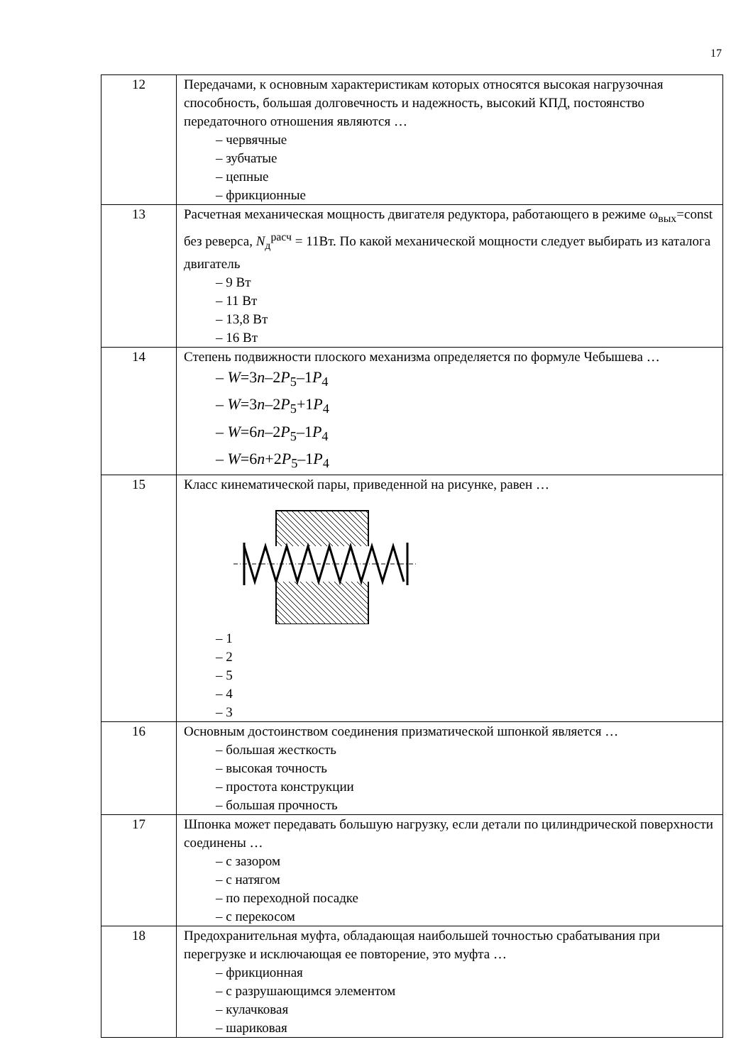17
| 12 | Передачами, к основным характеристикам которых относятся высокая нагрузочная способность, большая долговечность и надежность, высокий КПД, постоянство передаточного отношения являются … – червячные – зубчатые – цепные – фрикционные |
| 13 | Расчетная механическая мощность двигателя редуктора, работающего в режиме ω<sub>вых</sub>=const без реверса, N<sub>д</sub><sup>расч</sup> = 11Вт. По какой механической мощности следует выбирать из каталога двигатель – 9 Вт – 11 Вт – 13,8 Вт – 16 Вт |
| 14 | Степень подвижности плоского механизма определяется по формуле Чебышева … – W =3 n –2 P<sub>5</sub>–1 P<sub>4</sub> – W =3 n –2 P<sub>5</sub>+1 P<sub>4</sub> – W =6 n –2 P<sub>5</sub>–1 P<sub>4</sub> – W =6 n +2 P<sub>5</sub>–1 P<sub>4</sub> |
| 15 | Класс кинематической пары, приведенной на рисунке, равен … – 1 – 2 – 5 – 4 – 3 |
| 16 | Основным достоинством соединения призматической шпонкой является … – большая жесткость – высокая точность – простота конструкции – большая прочность |
| 17 | Шпонка может передавать большую нагрузку, если детали по цилиндрической поверхности соединены … – с зазором – с натягом – по переходной посадке – с перекосом |
| 18 | Предохранительная муфта, обладающая наибольшей точностью срабатывания при перегрузке и исключающая ее повторение, это муфта … – фрикционная – с разрушающимся элементом – кулачковая – шариковая |